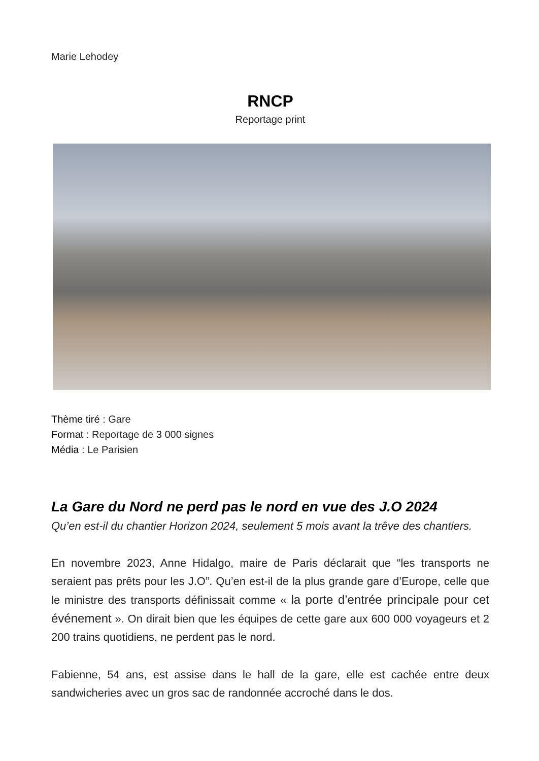Marie Lehodey
RNCP
Reportage print
Thème tiré : Gare
Format : Reportage de 3 000 signes
Média : Le Parisien
La Gare du Nord ne perd pas le nord en vue des J.O 2024
Qu’en est-il du chantier Horizon 2024, seulement 5 mois avant la trêve des chantiers.
En novembre 2023, Anne Hidalgo, maire de Paris déclarait que “les transports ne seraient pas prêts pour les J.O”. Qu’en est-il de la plus grande gare d’Europe, celle que le ministre des transports définissait comme « la porte d’entrée principale pour cet événement ». On dirait bien que les équipes de cette gare aux 600 000 voyageurs et 2 200 trains quotidiens, ne perdent pas le nord.
Fabienne, 54 ans, est assise dans le hall de la gare, elle est cachée entre deux sandwicheries avec un gros sac de randonnée accroché dans le dos.